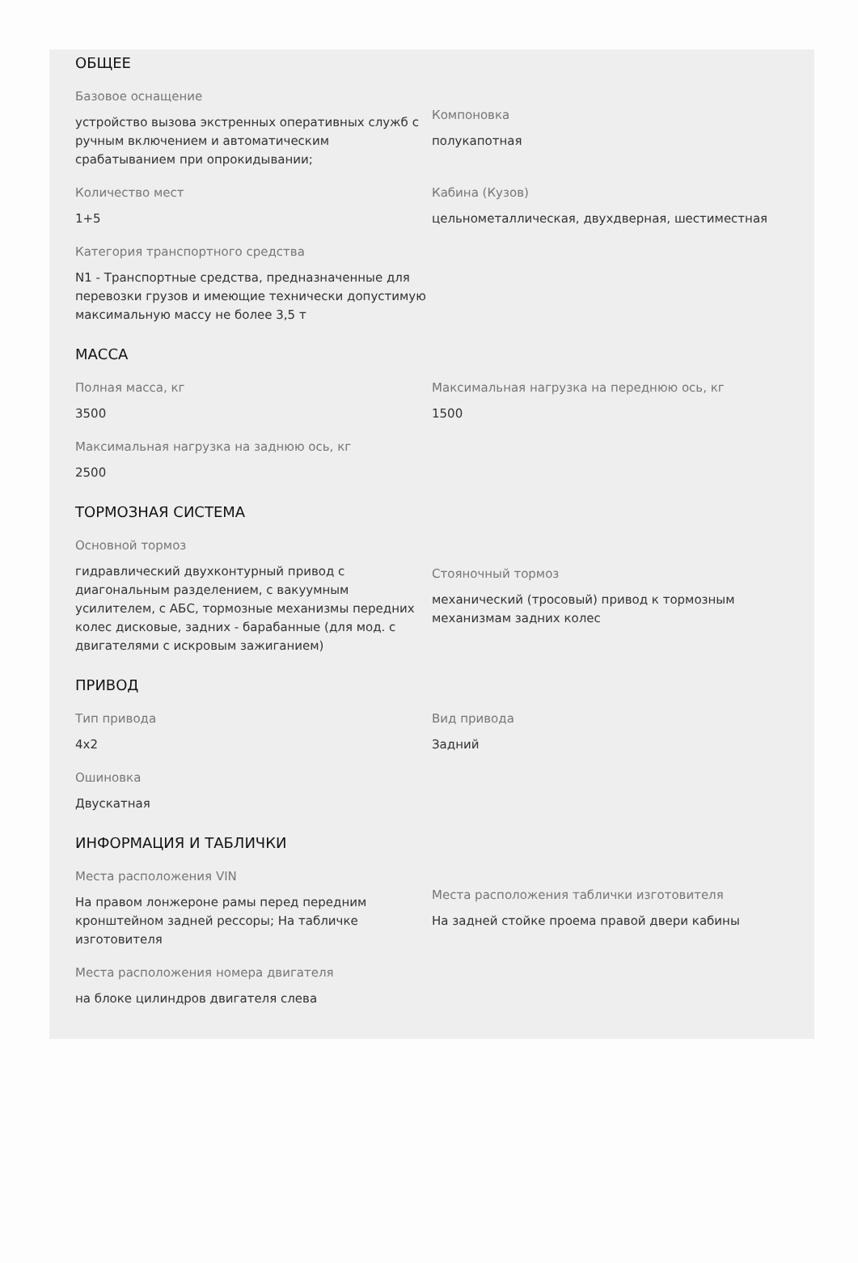ОБЩЕЕ
Базовое оснащение
устройство вызова экстренных оперативных служб с ручным включением и автоматическим срабатыванием при опрокидывании;
Компоновка
полукапотная
Количество мест
1+5
Кабина (Кузов)
цельнометаллическая, двухдверная, шестиместная
Категория транспортного средства
N1 - Транспортные средства, предназначенные для перевозки грузов и имеющие технически допустимую максимальную массу не более 3,5 т
МАССА
Полная масса, кг
3500
Максимальная нагрузка на переднюю ось, кг
1500
Максимальная нагрузка на заднюю ось, кг
2500
ТОРМОЗНАЯ СИСТЕМА
Основной тормоз
гидравлический двухконтурный привод с диагональным разделением, с вакуумным усилителем, с АБС, тормозные механизмы передних колес дисковые, задних - барабанные (для мод. с двигателями с искровым зажиганием)
Стояночный тормоз
механический (тросовый) привод к тормозным механизмам задних колес
ПРИВОД
Тип привода
4x2
Вид привода
Задний
Ошиновка
Двускатная
ИНФОРМАЦИЯ И ТАБЛИЧКИ
Места расположения VIN
На правом лонжероне рамы перед передним кронштейном задней рессоры; На табличке изготовителя
Места расположения таблички изготовителя
На задней стойке проема правой двери кабины
Места расположения номера двигателя
на блоке цилиндров двигателя слева